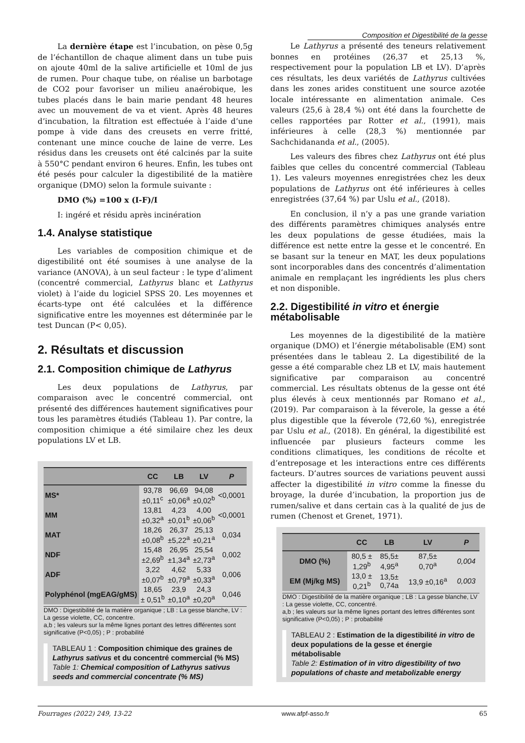Composition et Digestibilité de la gesse
La dernière étape est l’incubation, on pèse 0,5g de l’échantillon de chaque aliment dans un tube puis on ajoute 40ml de la salive artificielle et 10ml de jus de rumen. Pour chaque tube, on réalise un barbotage de CO2 pour favoriser un milieu anaérobique, les tubes placés dans le bain marie pendant 48 heures avec un mouvement de va et vient. Après 48 heures d’incubation, la filtration est effectuée à l’aide d’une pompe à vide dans des creusets en verre fritté, contenant une mince couche de laine de verre. Les résidus dans les creusets ont été calcinés par la suite à 550°C pendant environ 6 heures. Enfin, les tubes ont été pesés pour calculer la digestibilité de la matière organique (DMO) selon la formule suivante :
DMO (%) =100 x (I-F)/I
I: ingéré et résidu après incinération
1.4. Analyse statistique
Les variables de composition chimique et de digestibilité ont été soumises à une analyse de la variance (ANOVA), à un seul facteur : le type d’aliment (concentré commercial, Lathyrus blanc et Lathyrus violet) à l’aide du logiciel SPSS 20. Les moyennes et écarts-type ont été calculées et la différence significative entre les moyennes est déterminée par le test Duncan (P< 0,05).
2. Résultats et discussion
2.1. Composition chimique de Lathyrus
Les deux populations de Lathyrus, par comparaison avec le concentré commercial, ont présenté des différences hautement significatives pour tous les paramètres étudiés (Tableau 1). Par contre, la composition chimique a été similaire chez les deux populations LV et LB.
| | CC | LB | LV | P |
| --- | --- | --- | --- | --- |
| MS* | 93,78 ±0,11<sup>c</sup> | 96,69 ±0,06<sup>a</sup> | 94,08 ±0,02<sup>b</sup> | <0,0001 |
| MM | 13,81 ±0,32<sup>a</sup> | 4,23 ±0,01<sup>b</sup> | 4,00 ±0,06<sup>b</sup> | <0,0001 |
| MAT | 18,26 ±0,08<sup>b</sup> | 26,37 ±5,22<sup>a</sup> | 25,13 ±0,21<sup>a</sup> | 0,034 |
| NDF | 15,48 ±2,69<sup>b</sup> | 26,95 ±1,34<sup>a</sup> | 25,54 ±2,73<sup>a</sup> | 0,002 |
| ADF | 3,22 ±0,07<sup>b</sup> | 4,62 ±0,79<sup>a</sup> | 5,33 ±0,33<sup>a</sup> | 0,006 |
| Polyphénol (mgEAG/gMS) | 18,65 ± 0,51<sup>b</sup> | 23,9 ±0,10<sup>a</sup> | 24,3 ±0,20<sup>a</sup> | 0,046 |
DMO : Digestibilité de la matière organique ; LB : La gesse blanche, LV : La gesse violette, CC, concentre.
a,b ; les valeurs sur la même lignes portant des lettres différentes sont significative (P<0,05) ; P : probabilité
TABLEAU 1 : Composition chimique des graines de Lathyrus sativus et du concentré commercial (% MS)
Table 1: Chemical composition of Lathyrus sativus seeds and commercial concentrate (% MS)
Le Lathyrus a présenté des teneurs relativement bonnes en protéines (26,37 et 25,13 %, respectivement pour la population LB et LV). D’après ces résultats, les deux variétés de Lathyrus cultivées dans les zones arides constituent une source azotée locale intéressante en alimentation animale. Ces valeurs (25,6 à 28,4 %) ont été dans la fourchette de celles rapportées par Rotter et al., (1991), mais inférieures à celle (28,3 %) mentionnée par Sachchidananda et al., (2005).
Les valeurs des fibres chez Lathyrus ont été plus faibles que celles du concentré commercial (Tableau 1). Les valeurs moyennes enregistrées chez les deux populations de Lathyrus ont été inférieures à celles enregistrées (37,64 %) par Uslu et al., (2018).
En conclusion, il n’y a pas une grande variation des différents paramètres chimiques analysés entre les deux populations de gesse étudiées, mais la différence est nette entre la gesse et le concentré. En se basant sur la teneur en MAT, les deux populations sont incorporables dans des concentrés d’alimentation animale en remplaçant les ingrédients les plus chers et non disponible.
2.2. Digestibilité in vitro et énergie métabolisable
Les moyennes de la digestibilité de la matière organique (DMO) et l’énergie métabolisable (EM) sont présentées dans le tableau 2. La digestibilité de la gesse a été comparable chez LB et LV, mais hautement significative par comparaison au concentré commercial. Les résultats obtenus de la gesse ont été plus élevés à ceux mentionnés par Romano et al., (2019). Par comparaison à la féverole, la gesse a été plus digestible que la féverole (72,60 %), enregistrée par Uslu et al., (2018). En général, la digestibilité est influencée par plusieurs facteurs comme les conditions climatiques, les conditions de récolte et d’entreposage et les interactions entre ces différents facteurs. D’autres sources de variations peuvent aussi affecter la digestibilité in vitro comme la finesse du broyage, la durée d’incubation, la proportion jus de rumen/salive et dans certain cas à la qualité de jus de rumen (Chenost et Grenet, 1971).
| | CC | LB | LV | P |
| --- | --- | --- | --- | --- |
| DMO (%) | 80,5 ± 1,29<sup>b</sup> | 85,5± 4,95<sup>a</sup> | 87,5± 0,70<sup>a</sup> | 0,004 |
| EM (Mj/kg MS) | 13,0 ± 0,21<sup>b</sup> | 13,5± 0,74a | 13,9 ±0,16<sup>a</sup> | 0,003 |
DMO : Digestibilité de la matière organique ; LB : La gesse blanche, LV : La gesse violette, CC, concentré.
a,b ; les valeurs sur la même lignes portant des lettres différentes sont significative (P<0,05) ; P : probabilité
TABLEAU 2 : Estimation de la digestibilité in vitro de deux populations de la gesse et énergie métabolisable
Table 2: Estimation of in vitro digestibility of two populations of chaste and metabolizable energy
Fourrages (2022) 249, 13-22 www.afpf-asso.fr 65